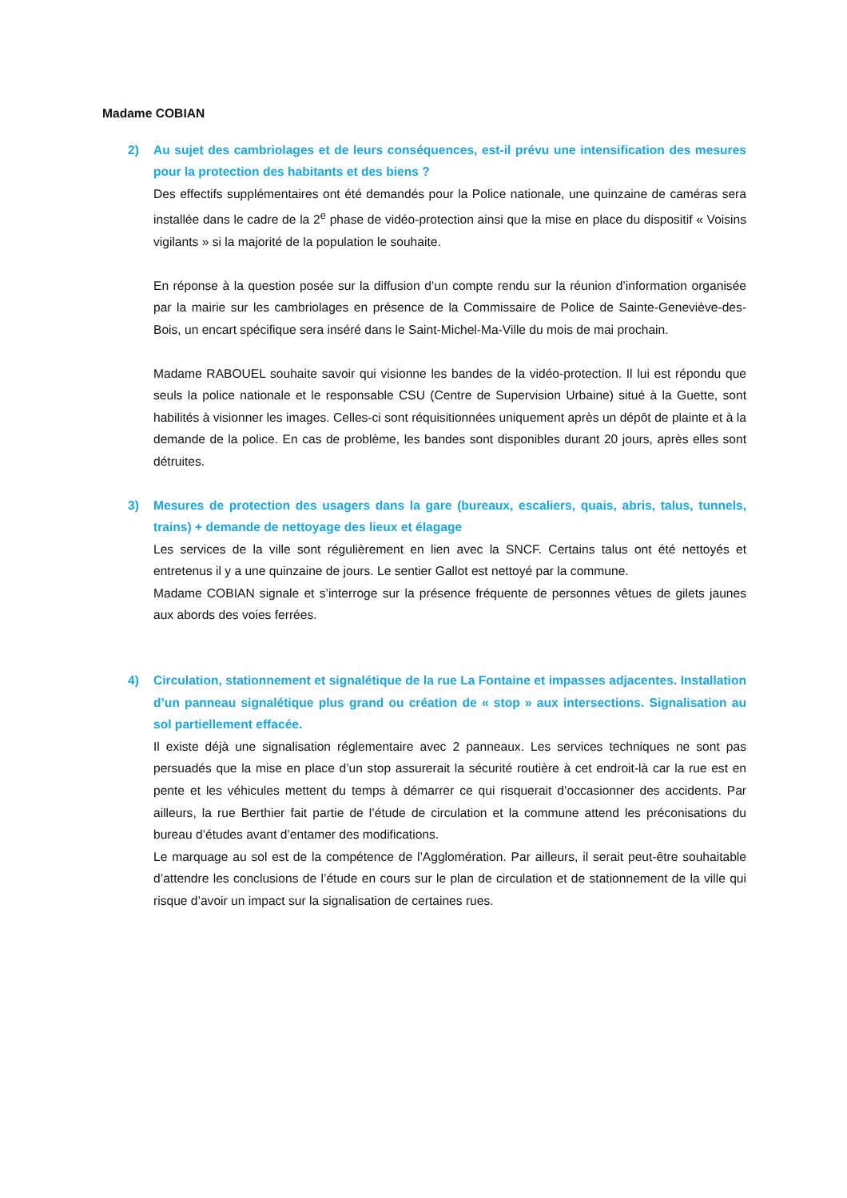Madame COBIAN
2) Au sujet des cambriolages et de leurs conséquences, est-il prévu une intensification des mesures pour la protection des habitants et des biens ?
Des effectifs supplémentaires ont été demandés pour la Police nationale, une quinzaine de caméras sera installée dans le cadre de la 2<sup>e</sup> phase de vidéo-protection ainsi que la mise en place du dispositif « Voisins vigilants » si la majorité de la population le souhaite.
En réponse à la question posée sur la diffusion d’un compte rendu sur la réunion d’information organisée par la mairie sur les cambriolages en présence de la Commissaire de Police de Sainte-Geneviève-des-Bois, un encart spécifique sera inséré dans le Saint-Michel-Ma-Ville du mois de mai prochain.
Madame RABOUEL souhaite savoir qui visionne les bandes de la vidéo-protection. Il lui est répondu que seuls la police nationale et le responsable CSU (Centre de Supervision Urbaine) situé à la Guette, sont habilités à visionner les images. Celles-ci sont réquisitionnées uniquement après un dépôt de plainte et à la demande de la police. En cas de problème, les bandes sont disponibles durant 20 jours, après elles sont détruites.
3) Mesures de protection des usagers dans la gare (bureaux, escaliers, quais, abris, talus, tunnels, trains) + demande de nettoyage des lieux et élagage
Les services de la ville sont régulièrement en lien avec la SNCF. Certains talus ont été nettoyés et entretenus il y a une quinzaine de jours. Le sentier Gallot est nettoyé par la commune.
Madame COBIAN signale et s’interroge sur la présence fréquente de personnes vêtues de gilets jaunes aux abords des voies ferrées.
4) Circulation, stationnement et signalétique de la rue La Fontaine et impasses adjacentes. Installation d’un panneau signalétique plus grand ou création de « stop » aux intersections. Signalisation au sol partiellement effacée.
Il existe déjà une signalisation réglementaire avec 2 panneaux. Les services techniques ne sont pas persuadés que la mise en place d’un stop assurerait la sécurité routière à cet endroit-là car la rue est en pente et les véhicules mettent du temps à démarrer ce qui risquerait d’occasionner des accidents. Par ailleurs, la rue Berthier fait partie de l’étude de circulation et la commune attend les préconisations du bureau d’études avant d’entamer des modifications.
Le marquage au sol est de la compétence de l’Agglomération. Par ailleurs, il serait peut-être souhaitable d’attendre les conclusions de l’étude en cours sur le plan de circulation et de stationnement de la ville qui risque d’avoir un impact sur la signalisation de certaines rues.